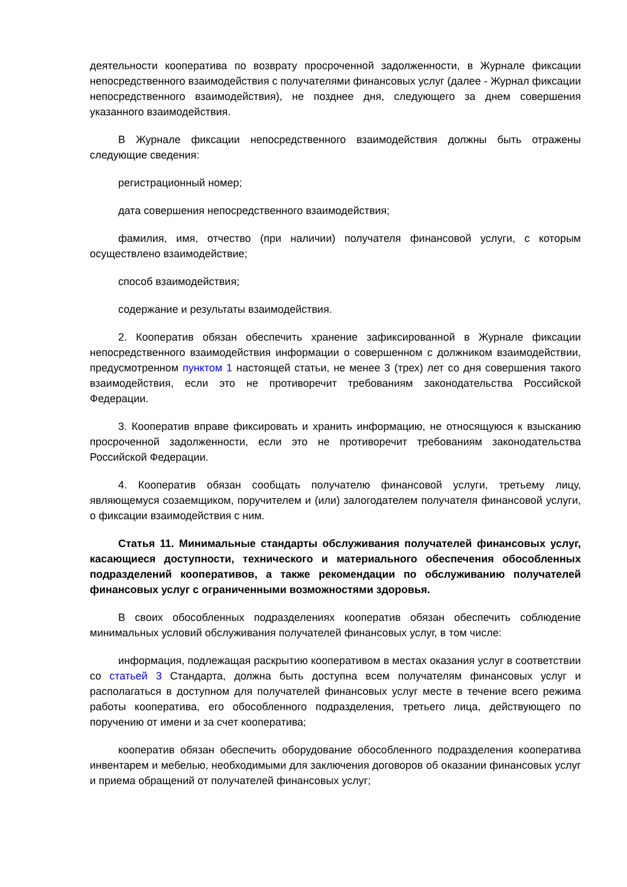деятельности кооператива по возврату просроченной задолженности, в Журнале фиксации непосредственного взаимодействия с получателями финансовых услуг (далее - Журнал фиксации непосредственного взаимодействия), не позднее дня, следующего за днем совершения указанного взаимодействия.
В Журнале фиксации непосредственного взаимодействия должны быть отражены следующие сведения:
регистрационный номер;
дата совершения непосредственного взаимодействия;
фамилия, имя, отчество (при наличии) получателя финансовой услуги, с которым осуществлено взаимодействие;
способ взаимодействия;
содержание и результаты взаимодействия.
2. Кооператив обязан обеспечить хранение зафиксированной в Журнале фиксации непосредственного взаимодействия информации о совершенном с должником взаимодействии, предусмотренном пунктом 1 настоящей статьи, не менее 3 (трех) лет со дня совершения такого взаимодействия, если это не противоречит требованиям законодательства Российской Федерации.
3. Кооператив вправе фиксировать и хранить информацию, не относящуюся к взысканию просроченной задолженности, если это не противоречит требованиям законодательства Российской Федерации.
4. Кооператив обязан сообщать получателю финансовой услуги, третьему лицу, являющемуся созаемщиком, поручителем и (или) залогодателем получателя финансовой услуги, о фиксации взаимодействия с ним.
Статья 11. Минимальные стандарты обслуживания получателей финансовых услуг, касающиеся доступности, технического и материального обеспечения обособленных подразделений кооперативов, а также рекомендации по обслуживанию получателей финансовых услуг с ограниченными возможностями здоровья.
В своих обособленных подразделениях кооператив обязан обеспечить соблюдение минимальных условий обслуживания получателей финансовых услуг, в том числе:
информация, подлежащая раскрытию кооперативом в местах оказания услуг в соответствии со статьей 3 Стандарта, должна быть доступна всем получателям финансовых услуг и располагаться в доступном для получателей финансовых услуг месте в течение всего режима работы кооператива, его обособленного подразделения, третьего лица, действующего по поручению от имени и за счет кооператива;
кооператив обязан обеспечить оборудование обособленного подразделения кооператива инвентарем и мебелью, необходимыми для заключения договоров об оказании финансовых услуг и приема обращений от получателей финансовых услуг;